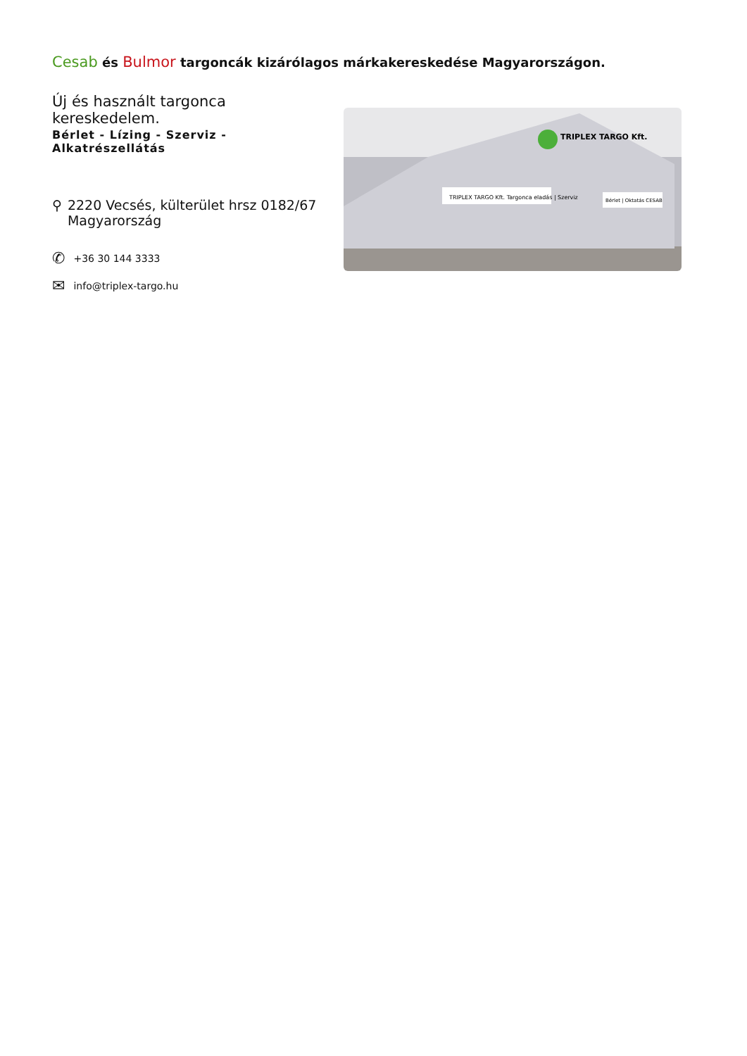Cesab és Bulmor targoncák kizárólagos márkakereskedése Magyarországon.
Új és használt targonca kereskedelem.
Bérlet - Lízing - Szerviz - Alkatrészellátás
⚲ 2220 Vecsés, külterület hrsz 0182/67
Magyarország
✆ +36 30 144 3333
✉ info@triplex-targo.hu
TRIPLEX TARGO Kft.
TRIPLEX TARGO Kft. Targonca eladás | Szerviz
Bérlet | Oktatás CESAB